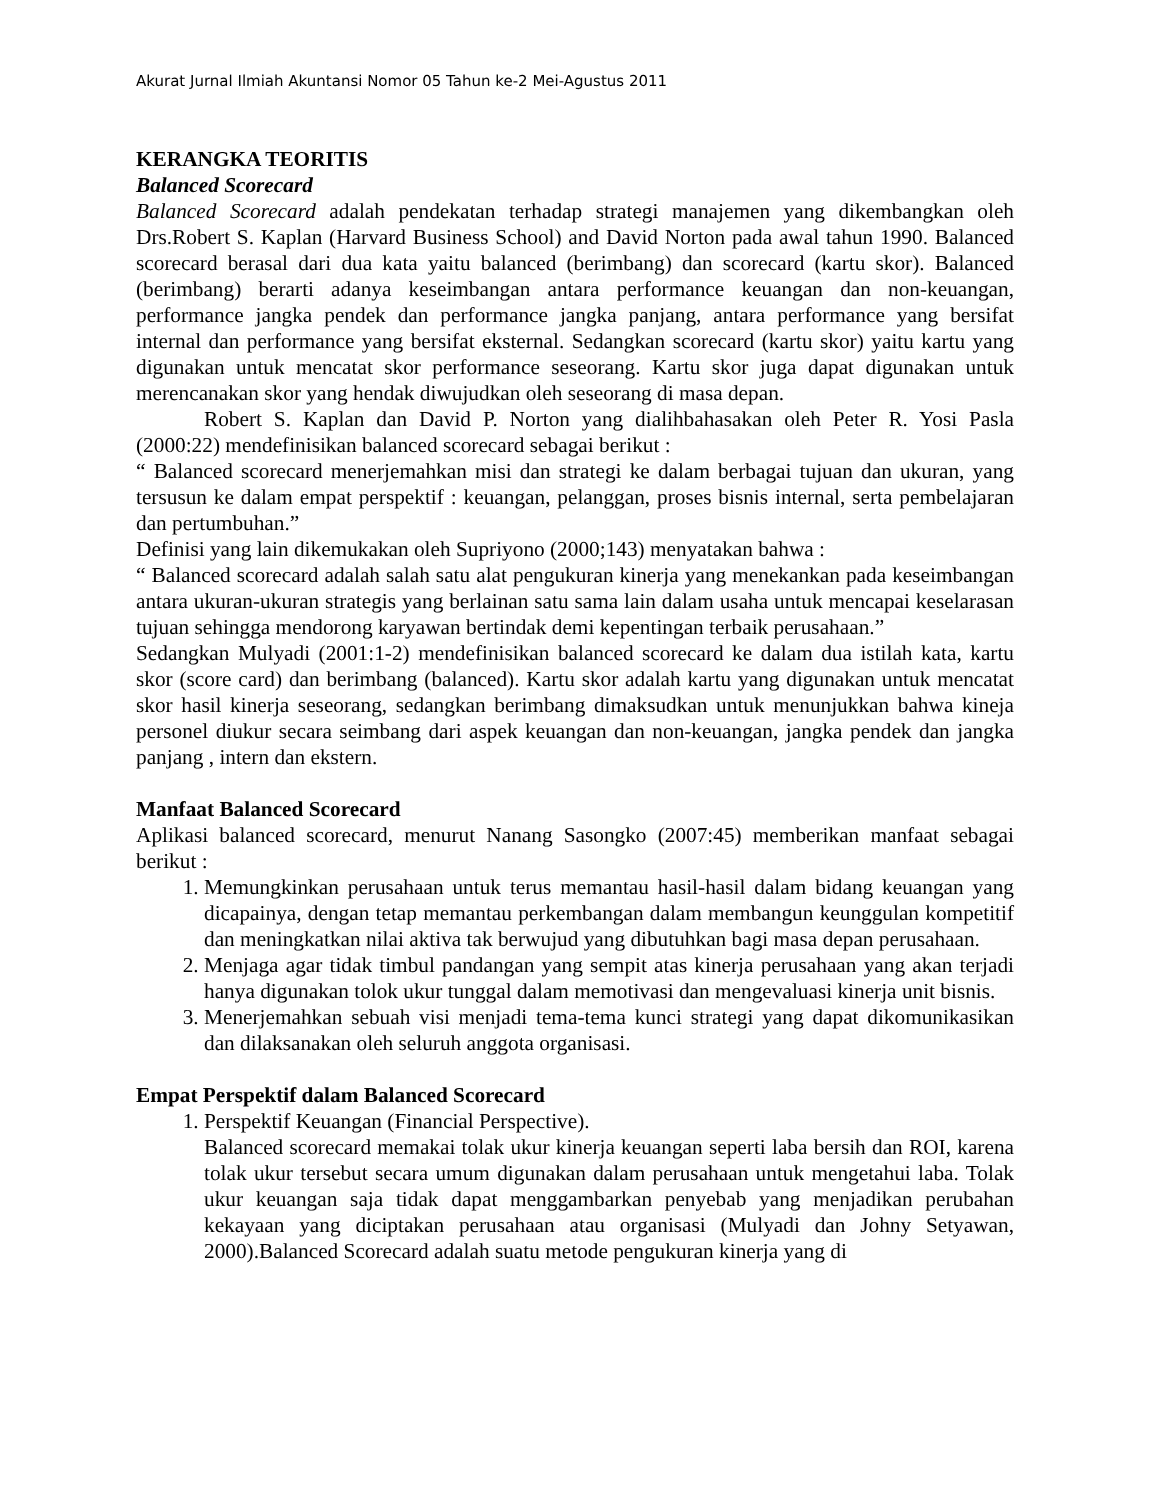Akurat Jurnal Ilmiah Akuntansi Nomor 05 Tahun ke-2 Mei-Agustus 2011
KERANGKA TEORITIS
Balanced Scorecard
Balanced Scorecard adalah pendekatan terhadap strategi manajemen yang dikembangkan oleh Drs.Robert S. Kaplan (Harvard Business School) and David Norton pada awal tahun 1990. Balanced scorecard berasal dari dua kata yaitu balanced (berimbang) dan scorecard (kartu skor). Balanced (berimbang) berarti adanya keseimbangan antara performance keuangan dan non-keuangan, performance jangka pendek dan performance jangka panjang, antara performance yang bersifat internal dan performance yang bersifat eksternal. Sedangkan scorecard (kartu skor) yaitu kartu yang digunakan untuk mencatat skor performance seseorang. Kartu skor juga dapat digunakan untuk merencanakan skor yang hendak diwujudkan oleh seseorang di masa depan.
Robert S. Kaplan dan David P. Norton yang dialihbahasakan oleh Peter R. Yosi Pasla (2000:22) mendefinisikan balanced scorecard sebagai berikut :
“ Balanced scorecard menerjemahkan misi dan strategi ke dalam berbagai tujuan dan ukuran, yang tersusun ke dalam empat perspektif : keuangan, pelanggan, proses bisnis internal, serta pembelajaran dan pertumbuhan.”
Definisi yang lain dikemukakan oleh Supriyono (2000;143) menyatakan bahwa :
“ Balanced scorecard adalah salah satu alat pengukuran kinerja yang menekankan pada keseimbangan antara ukuran-ukuran strategis yang berlainan satu sama lain dalam usaha untuk mencapai keselarasan tujuan sehingga mendorong karyawan bertindak demi kepentingan terbaik perusahaan.”
Sedangkan Mulyadi (2001:1-2) mendefinisikan balanced scorecard ke dalam dua istilah kata, kartu skor (score card) dan berimbang (balanced). Kartu skor adalah kartu yang digunakan untuk mencatat skor hasil kinerja seseorang, sedangkan berimbang dimaksudkan untuk menunjukkan bahwa kineja personel diukur secara seimbang dari aspek keuangan dan non-keuangan, jangka pendek dan jangka panjang , intern dan ekstern.
Manfaat Balanced Scorecard
Aplikasi balanced scorecard, menurut Nanang Sasongko (2007:45) memberikan manfaat sebagai berikut :
1. Memungkinkan perusahaan untuk terus memantau hasil-hasil dalam bidang keuangan yang dicapainya, dengan tetap memantau perkembangan dalam membangun keunggulan kompetitif dan meningkatkan nilai aktiva tak berwujud yang dibutuhkan bagi masa depan perusahaan.
2. Menjaga agar tidak timbul pandangan yang sempit atas kinerja perusahaan yang akan terjadi hanya digunakan tolok ukur tunggal dalam memotivasi dan mengevaluasi kinerja unit bisnis.
3. Menerjemahkan sebuah visi menjadi tema-tema kunci strategi yang dapat dikomunikasikan dan dilaksanakan oleh seluruh anggota organisasi.
Empat Perspektif dalam Balanced Scorecard
1. Perspektif Keuangan (Financial Perspective).
Balanced scorecard memakai tolak ukur kinerja keuangan seperti laba bersih dan ROI, karena tolak ukur tersebut secara umum digunakan dalam perusahaan untuk mengetahui laba. Tolak ukur keuangan saja tidak dapat menggambarkan penyebab yang menjadikan perubahan kekayaan yang diciptakan perusahaan atau organisasi (Mulyadi dan Johny Setyawan, 2000).Balanced Scorecard adalah suatu metode pengukuran kinerja yang di